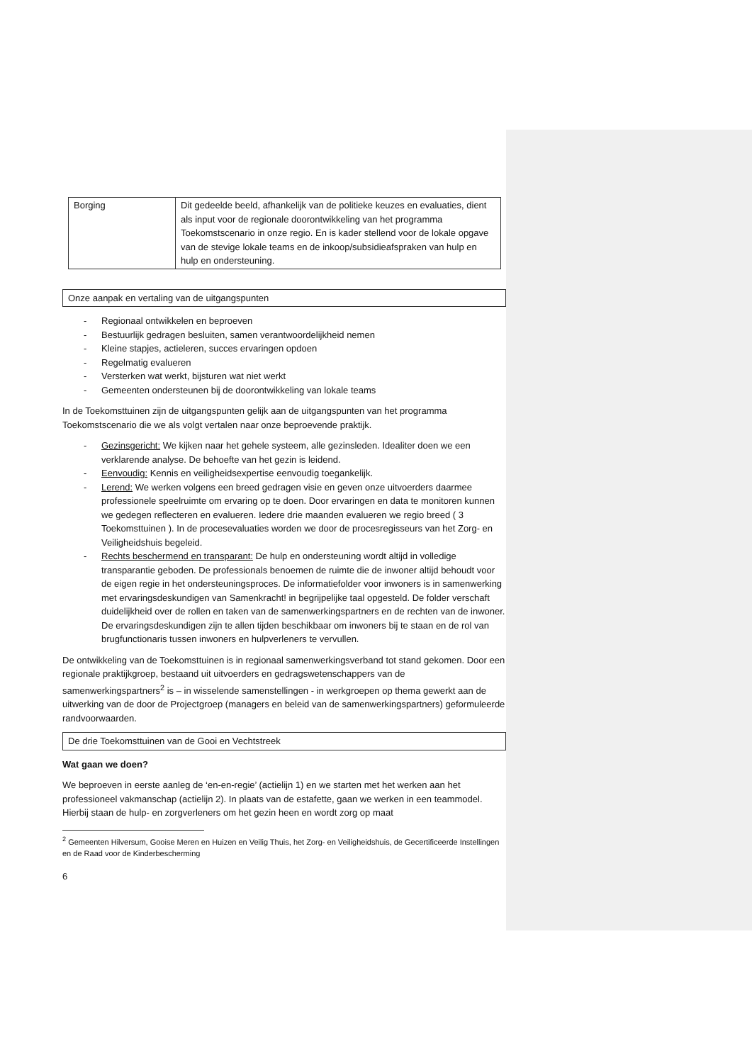| Borging | Dit gedeelde beeld, afhankelijk van de politieke keuzes en evaluaties, dient als input voor de regionale doorontwikkeling van het programma Toekomstscenario in onze regio. En is kader stellend voor de lokale opgave van de stevige lokale teams en de inkoop/subsidieafspraken van hulp en hulp en ondersteuning. |
Onze aanpak en vertaling van de uitgangspunten
- Regionaal ontwikkelen en beproeven
- Bestuurlijk gedragen besluiten, samen verantwoordelijkheid nemen
- Kleine stapjes, actieleren, succes ervaringen opdoen
- Regelmatig evalueren
- Versterken wat werkt, bijsturen wat niet werkt
- Gemeenten ondersteunen bij de doorontwikkeling van lokale teams
In de Toekomsttuinen zijn de uitgangspunten gelijk aan de uitgangspunten van het programma Toekomstscenario die we als volgt vertalen naar onze beproevende praktijk.
- Gezinsgericht: We kijken naar het gehele systeem, alle gezinsleden. Idealiter doen we een verklarende analyse. De behoefte van het gezin is leidend.
- Eenvoudig: Kennis en veiligheidsexpertise eenvoudig toegankelijk.
- Lerend: We werken volgens een breed gedragen visie en geven onze uitvoerders daarmee professionele speelruimte om ervaring op te doen. Door ervaringen en data te monitoren kunnen we gedegen reflecteren en evalueren. Iedere drie maanden evalueren we regio breed ( 3 Toekomsttuinen ). In de procesevaluaties worden we door de procesregisseurs van het Zorg- en Veiligheidshuis begeleid.
- Rechts beschermend en transparant: De hulp en ondersteuning wordt altijd in volledige transparantie geboden. De professionals benoemen de ruimte die de inwoner altijd behoudt voor de eigen regie in het ondersteuningsproces. De informatiefolder voor inwoners is in samenwerking met ervaringsdeskundigen van Samenkracht! in begrijpelijke taal opgesteld. De folder verschaft duidelijkheid over de rollen en taken van de samenwerkingspartners en de rechten van de inwoner. De ervaringsdeskundigen zijn te allen tijden beschikbaar om inwoners bij te staan en de rol van brugfunctionaris tussen inwoners en hulpverleners te vervullen.
De ontwikkeling van de Toekomsttuinen is in regionaal samenwerkingsverband tot stand gekomen. Door een regionale praktijkgroep, bestaand uit uitvoerders en gedragswetenschappers van de samenwerkingspartners<sup>2</sup> is – in wisselende samenstellingen - in werkgroepen op thema gewerkt aan de uitwerking van de door de Projectgroep (managers en beleid van de samenwerkingspartners) geformuleerde randvoorwaarden.
De drie Toekomsttuinen van de Gooi en Vechtstreek
Wat gaan we doen?
We beproeven in eerste aanleg de ‘en-en-regie’ (actielijn 1) en we starten met het werken aan het professioneel vakmanschap (actielijn 2). In plaats van de estafette, gaan we werken in een teammodel. Hierbij staan de hulp- en zorgverleners om het gezin heen en wordt zorg op maat
<sup>2</sup> Gemeenten Hilversum, Gooise Meren en Huizen en Veilig Thuis, het Zorg- en Veiligheidshuis, de Gecertificeerde Instellingen en de Raad voor de Kinderbescherming
6